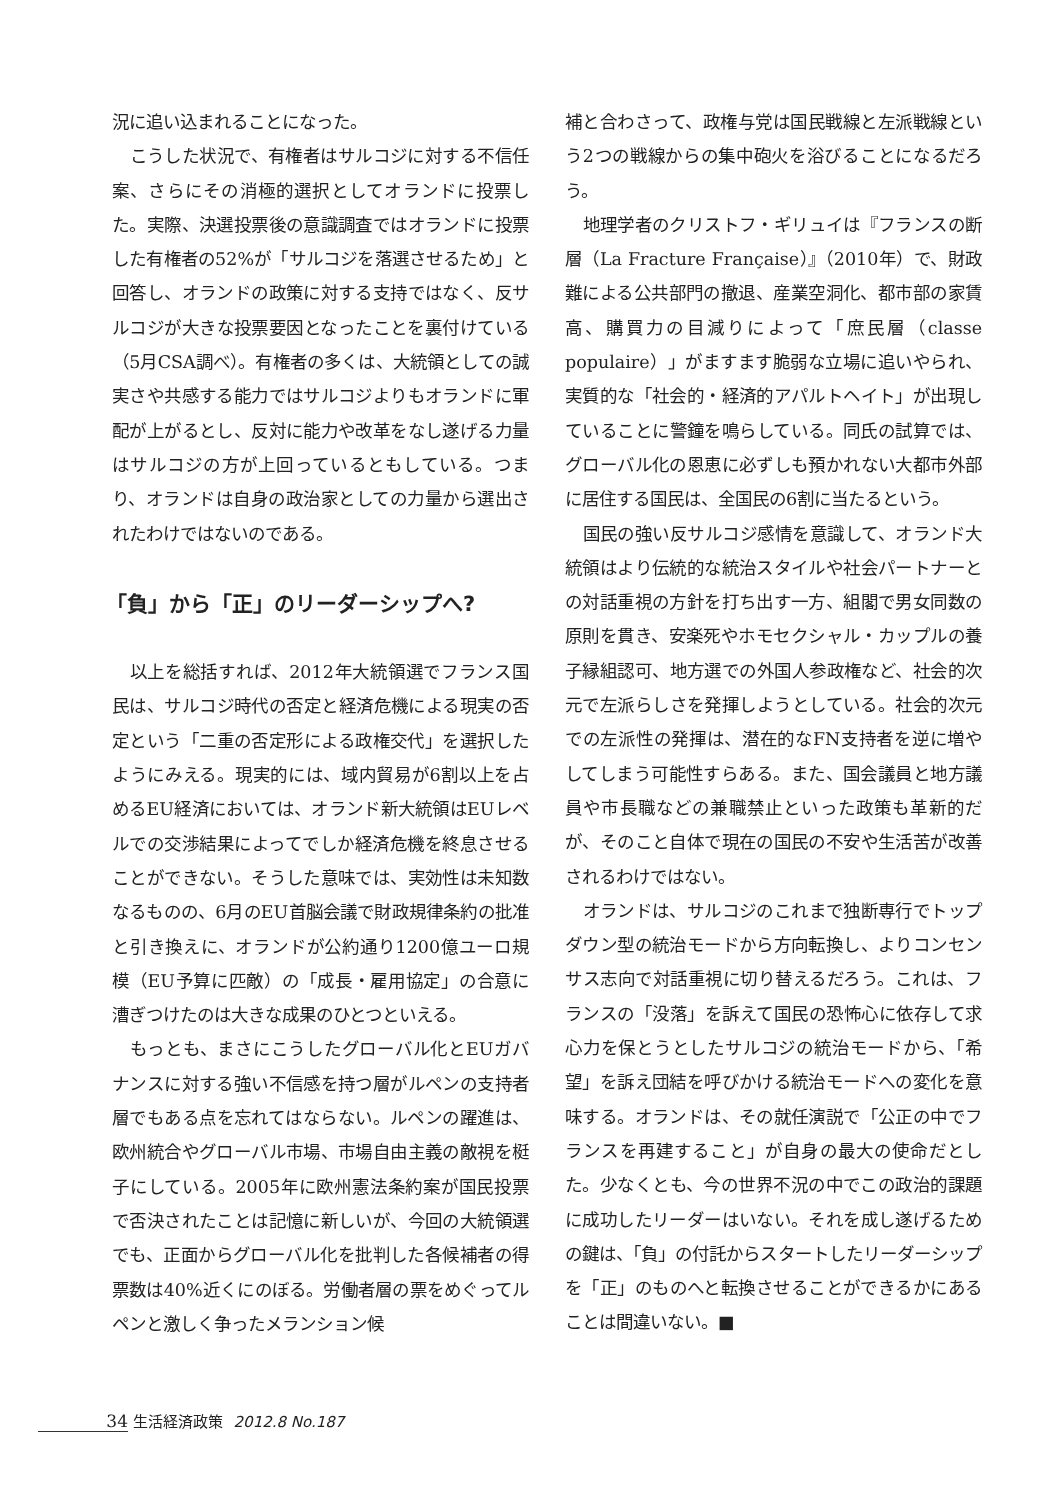況に追い込まれることになった。
こうした状況で、有権者はサルコジに対する不信任案、さらにその消極的選択としてオランドに投票した。実際、決選投票後の意識調査ではオランドに投票した有権者の52%が「サルコジを落選させるため」と回答し、オランドの政策に対する支持ではなく、反サルコジが大きな投票要因となったことを裏付けている（5月CSA調べ）。有権者の多くは、大統領としての誠実さや共感する能力ではサルコジよりもオランドに軍配が上がるとし、反対に能力や改革をなし遂げる力量はサルコジの方が上回っているともしている。つまり、オランドは自身の政治家としての力量から選出されたわけではないのである。
「負」から「正」のリーダーシップへ?
以上を総括すれば、2012年大統領選でフランス国民は、サルコジ時代の否定と経済危機による現実の否定という「二重の否定形による政権交代」を選択したようにみえる。現実的には、域内貿易が6割以上を占めるEU経済においては、オランド新大統領はEUレベルでの交渉結果によってでしか経済危機を終息させることができない。そうした意味では、実効性は未知数なるものの、6月のEU首脳会議で財政規律条約の批准と引き換えに、オランドが公約通り1200億ユーロ規模（EU予算に匹敵）の「成長・雇用協定」の合意に漕ぎつけたのは大きな成果のひとつといえる。
もっとも、まさにこうしたグローバル化とEUガバナンスに対する強い不信感を持つ層がルペンの支持者層でもある点を忘れてはならない。ルペンの躍進は、欧州統合やグローバル市場、市場自由主義の敵視を梃子にしている。2005年に欧州憲法条約案が国民投票で否決されたことは記憶に新しいが、今回の大統領選でも、正面からグローバル化を批判した各候補者の得票数は40%近くにのぼる。労働者層の票をめぐってルペンと激しく争ったメランション候
補と合わさって、政権与党は国民戦線と左派戦線という2つの戦線からの集中砲火を浴びることになるだろう。
地理学者のクリストフ・ギリュイは『フランスの断層（La Fracture Française）』（2010年）で、財政難による公共部門の撤退、産業空洞化、都市部の家賃高、購買力の目減りによって「庶民層（classe populaire）」がますます脆弱な立場に追いやられ、実質的な「社会的・経済的アパルトヘイト」が出現していることに警鐘を鳴らしている。同氏の試算では、グローバル化の恩恵に必ずしも預かれない大都市外部に居住する国民は、全国民の6割に当たるという。
国民の強い反サルコジ感情を意識して、オランド大統領はより伝統的な統治スタイルや社会パートナーとの対話重視の方針を打ち出す一方、組閣で男女同数の原則を貫き、安楽死やホモセクシャル・カップルの養子縁組認可、地方選での外国人参政権など、社会的次元で左派らしさを発揮しようとしている。社会的次元での左派性の発揮は、潜在的なFN支持者を逆に増やしてしまう可能性すらある。また、国会議員と地方議員や市長職などの兼職禁止といった政策も革新的だが、そのこと自体で現在の国民の不安や生活苦が改善されるわけではない。
オランドは、サルコジのこれまで独断専行でトップダウン型の統治モードから方向転換し、よりコンセンサス志向で対話重視に切り替えるだろう。これは、フランスの「没落」を訴えて国民の恐怖心に依存して求心力を保とうとしたサルコジの統治モードから、「希望」を訴え団結を呼びかける統治モードへの変化を意味する。オランドは、その就任演説で「公正の中でフランスを再建すること」が自身の最大の使命だとした。少なくとも、今の世界不況の中でこの政治的課題に成功したリーダーはいない。それを成し遂げるための鍵は、「負」の付託からスタートしたリーダーシップを「正」のものへと転換させることができるかにあることは間違いない。■
34 生活経済政策 2012.8 No.187